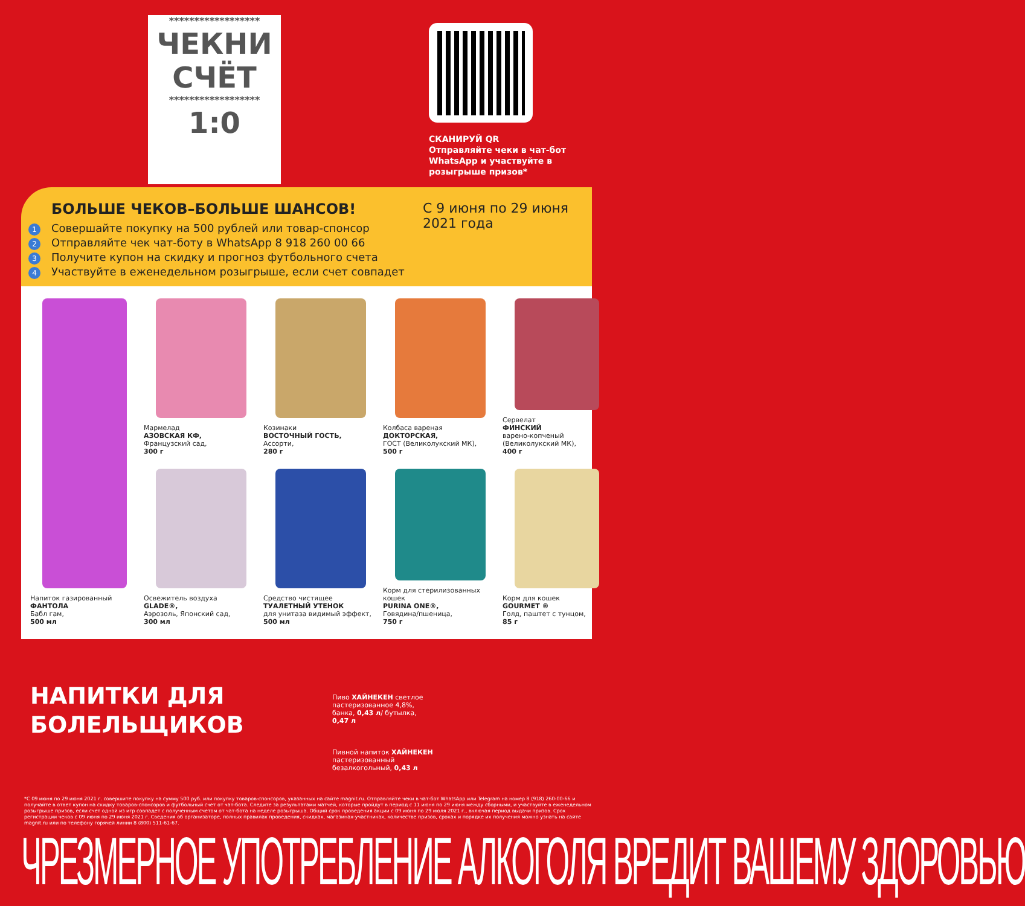******************
ЧЕКНИ
СЧЁТ
******************
1:0
СКАНИРУЙ QR
Отправляйте чеки в чат-бот WhatsApp и участвуйте в розыгрыше призов*
БОЛЬШЕ ЧЕКОВ–БОЛЬШЕ ШАНСОВ!
1 Совершайте покупку на 500 рублей или товар-спонсор
2 Отправляйте чек чат-боту в WhatsApp 8 918 260 00 66
3 Получите купон на скидку и прогноз футбольного счета
4 Участвуйте в еженедельном розыгрыше, если счет совпадет
С 9 июня по 29 июня 2021 года
Напиток газированный
ФАНТОЛА
Бабл гам,
500 мл
Мармелад
АЗОВСКАЯ КФ,
Французский сад,
300 г
Козинаки
ВОСТОЧНЫЙ ГОСТЬ,
Ассорти,
280 г
Колбаса вареная
ДОКТОРСКАЯ,
ГОСТ (Великолукский МК),
500 г
Сервелат
ФИНСКИЙ
варено-копченый (Великолукский МК),
400 г
Освежитель воздуха
GLADE®,
Аэрозоль, Японский сад,
300 мл
Средство чистящее
ТУАЛЕТНЫЙ УТЕНОК
для унитаза видимый эффект,
500 мл
Корм для стерилизованных кошек
PURINA ONE®,
Говядина/пшеница,
750 г
Корм для кошек
GOURMET ®
Голд, паштет с тунцом,
85 г
НАПИТКИ ДЛЯ БОЛЕЛЬЩИКОВ
Пиво ХАЙНЕКЕН светлое пастеризованное 4,8%, банка, 0,43 л/ бутылка, 0,47 л
Пивной напиток ХАЙНЕКЕН пастеризованный безалкогольный, 0,43 л
*С 09 июня по 29 июня 2021 г. совершите покупку на сумму 500 руб. или покупку товаров-спонсоров, указанных на сайте magnit.ru. Отправляйте чеки в чат-бот WhatsApp или Telegram на номер 8 (918) 260-00-66 и получайте в ответ купон на скидку товаров-спонсоров и футбольный счет от чат-бота. Следите за результатами матчей, которые пройдут в период с 11 июня по 29 июня между сборными, и участвуйте в еженедельном розыгрыше призов, если счет одной из игр совпадет с полученным счетом от чат-бота на неделе розыгрыша. Общий срок проведения акции с 09 июня по 29 июля 2021 г., включая период выдачи призов. Срок регистрации чеков с 09 июня по 29 июня 2021 г. Сведения об организаторе, полных правилах проведения, скидках, магазинах-участниках, количестве призов, сроках и порядке их получения можно узнать на сайте magnit.ru или по телефону горячей линии 8 (800) 511-61-67.
ЧРЕЗМЕРНОЕ УПОТРЕБЛЕНИЕ АЛКОГОЛЯ ВРЕДИТ ВАШЕМУ ЗДОРОВЬЮ